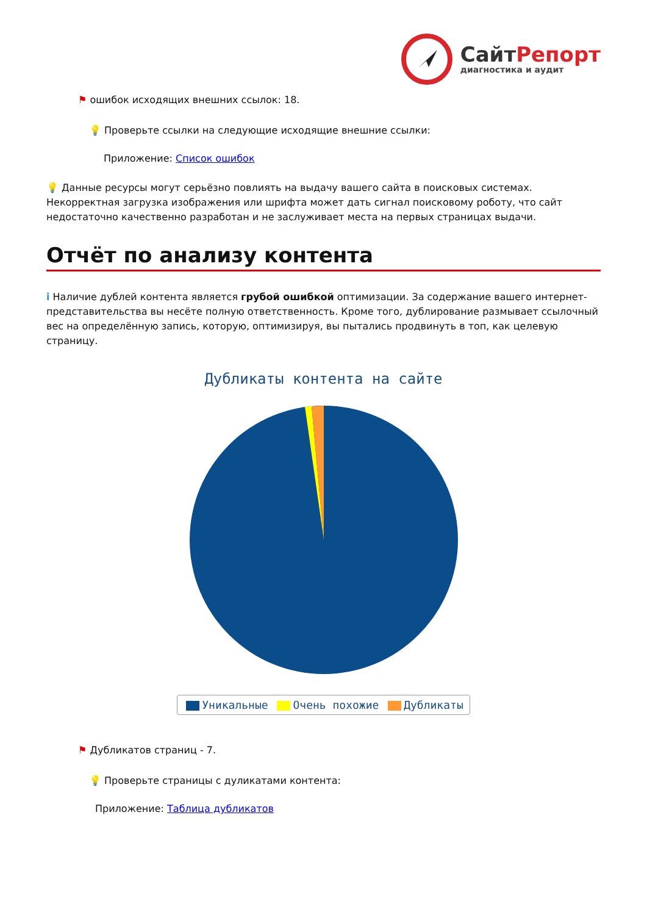СайтРепорт
диагностика и аудит
⚑ ошибок исходящих внешних ссылок: 18.
💡 Проверьте ссылки на следующие исходящие внешние ссылки:
Приложение: Список ошибок
💡 Данные ресурсы могут серьёзно повлиять на выдачу вашего сайта в поисковых системах. Некорректная загрузка изображения или шрифта может дать сигнал поисковому роботу, что сайт недостаточно качественно разработан и не заслуживает места на первых страницах выдачи.
Отчёт по анализу контента
i Наличие дублей контента является грубой ошибкой оптимизации. За содержание вашего интернет-представительства вы несёте полную ответственность. Кроме того, дублирование размывает ссылочный вес на определённую запись, которую, оптимизируя, вы пытались продвинуть в топ, как целевую страницу.
Дубликаты контента на сайте
Уникальные Очень похожие Дубликаты
⚑ Дубликатов страниц - 7.
💡 Проверьте страницы с дуликатами контента:
Приложение: Таблица дубликатов